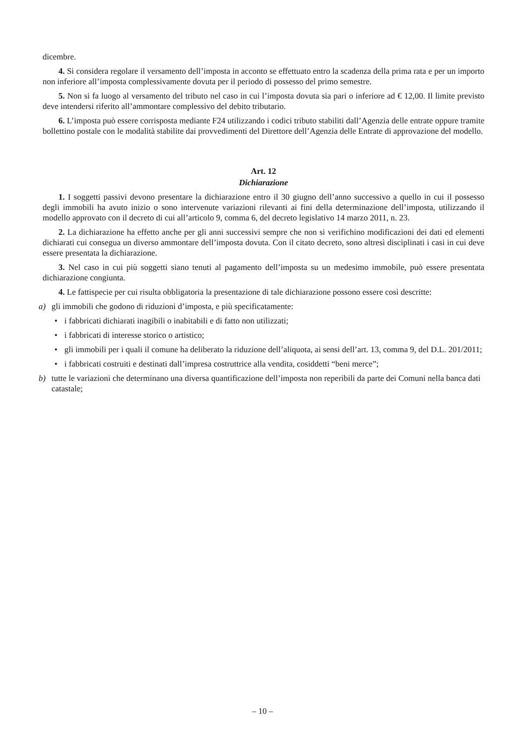dicembre.
4. Si considera regolare il versamento dell’imposta in acconto se effettuato entro la scadenza della prima rata e per un importo non inferiore all’imposta complessivamente dovuta per il periodo di possesso del primo semestre.
5. Non si fa luogo al versamento del tributo nel caso in cui l’imposta dovuta sia pari o inferiore ad € 12,00. Il limite previsto deve intendersi riferito all’ammontare complessivo del debito tributario.
6. L’imposta può essere corrisposta mediante F24 utilizzando i codici tributo stabiliti dall’Agenzia delle entrate oppure tramite bollettino postale con le modalità stabilite dai provvedimenti del Direttore dell’Agenzia delle Entrate di approvazione del modello.
Art. 12
Dichiarazione
1. I soggetti passivi devono presentare la dichiarazione entro il 30 giugno dell’anno successivo a quello in cui il possesso degli immobili ha avuto inizio o sono intervenute variazioni rilevanti ai fini della determinazione dell’imposta, utilizzando il modello approvato con il decreto di cui all’articolo 9, comma 6, del decreto legislativo 14 marzo 2011, n. 23.
2. La dichiarazione ha effetto anche per gli anni successivi sempre che non si verifichino modificazioni dei dati ed elementi dichiarati cui consegua un diverso ammontare dell’imposta dovuta. Con il citato decreto, sono altresì disciplinati i casi in cui deve essere presentata la dichiarazione.
3. Nel caso in cui più soggetti siano tenuti al pagamento dell’imposta su un medesimo immobile, può essere presentata dichiarazione congiunta.
4. Le fattispecie per cui risulta obbligatoria la presentazione di tale dichiarazione possono essere così descritte:
a) gli immobili che godono di riduzioni d’imposta, e più specificatamente:
• i fabbricati dichiarati inagibili o inabitabili e di fatto non utilizzati;
• i fabbricati di interesse storico o artistico;
• gli immobili per i quali il comune ha deliberato la riduzione dell’aliquota, ai sensi dell’art. 13, comma 9, del D.L. 201/2011;
• i fabbricati costruiti e destinati dall’impresa costruttrice alla vendita, cosiddetti “beni merce”;
b) tutte le variazioni che determinano una diversa quantificazione dell’imposta non reperibili da parte dei Comuni nella banca dati catastale;
– 10 –